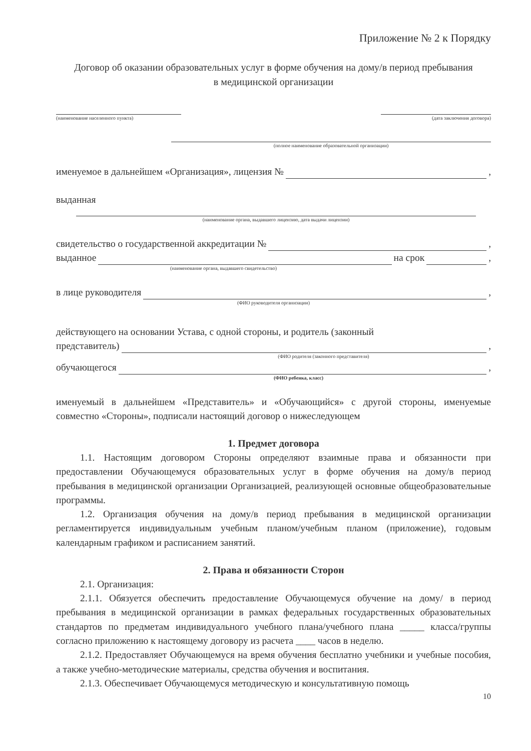Приложение № 2 к Порядку
Договор об оказании образовательных услуг в форме обучения на дому/в период пребывания в медицинской организации
(наименование населенного пункта)
(дата заключения договора)
(полное наименование образовательной организации)
именуемое в дальнейшем «Организация», лицензия № ,
выданная
(наименование органа, выдавшего лицензию, дата выдачи лицензии)
свидетельство о государственной аккредитации № ,
выданное на срок ,
(наименование органа, выдавшего свидетельство)
в лице руководителя ,
(ФИО руководителя организации)
действующего на основании Устава, с одной стороны, и родитель (законный
представитель) ,
(ФИО родителя (законного представителя)
обучающегося ,
(ФИО ребенка, класс)
именуемый в дальнейшем «Представитель» и «Обучающийся» с другой стороны, именуемые совместно «Стороны», подписали настоящий договор о нижеследующем
1. Предмет договора
1.1. Настоящим договором Стороны определяют взаимные права и обязанности при предоставлении Обучающемуся образовательных услуг в форме обучения на дому/в период пребывания в медицинской организации Организацией, реализующей основные общеобразовательные программы.
1.2. Организация обучения на дому/в период пребывания в медицинской организации регламентируется индивидуальным учебным планом/учебным планом (приложение), годовым календарным графиком и расписанием занятий.
2. Права и обязанности Сторон
2.1. Организация:
2.1.1. Обязуется обеспечить предоставление Обучающемуся обучение на дому/ в период пребывания в медицинской организации в рамках федеральных государственных образовательных стандартов по предметам индивидуального учебного плана/учебного плана _____ класса/группы согласно приложению к настоящему договору из расчета ____ часов в неделю.
2.1.2. Предоставляет Обучающемуся на время обучения бесплатно учебники и учебные пособия, а также учебно-методические материалы, средства обучения и воспитания.
2.1.3. Обеспечивает Обучающемуся методическую и консультативную помощь
10